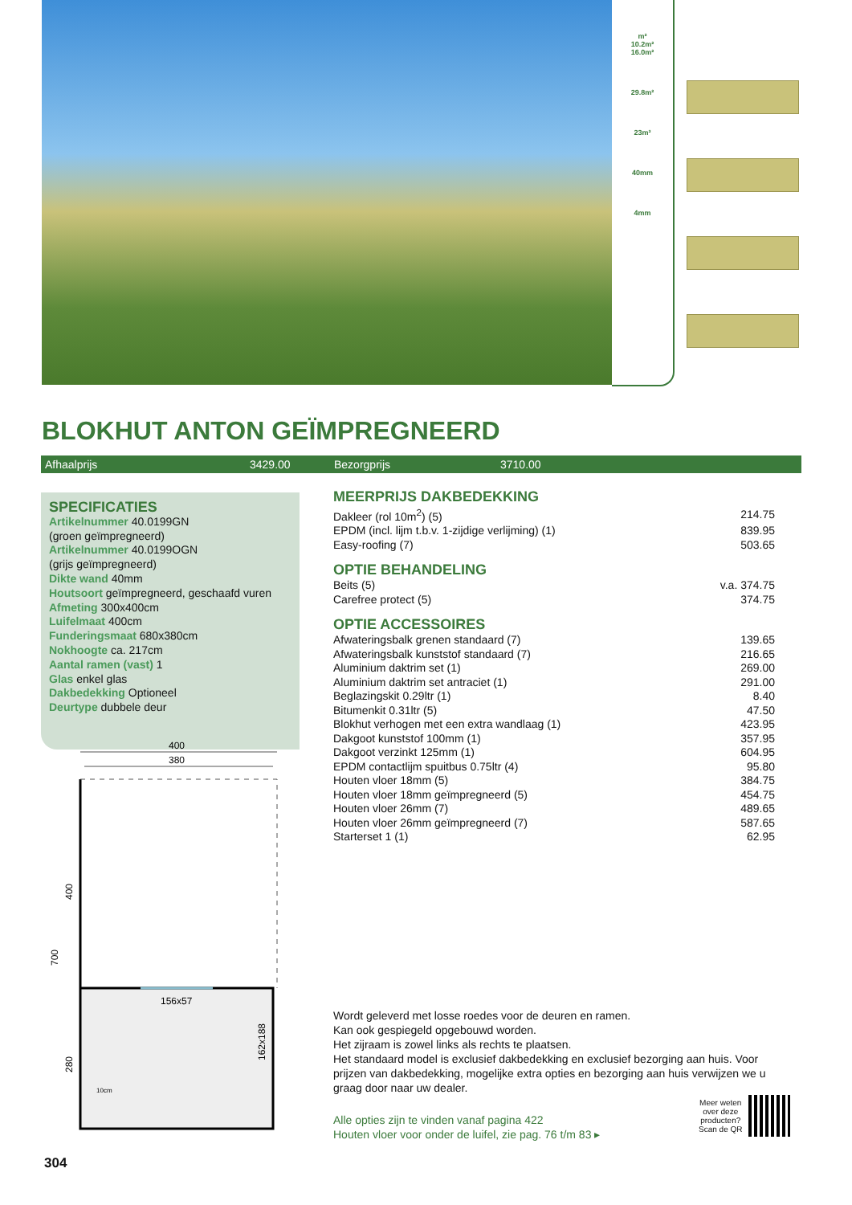m²
10.2m²
16.0m²
29.8m²
23m³
40mm
4mm
BLOKHUT ANTON GEÏMPREGNEERD
Afhaalprijs 3429.00 Bezorgprijs 3710.00
SPECIFICATIES
Artikelnummer 40.0199GN
(groen geïmpregneerd)
Artikelnummer 40.0199OGN
(grijs geïmpregneerd)
Dikte wand 40mm
Houtsoort geïmpregneerd, geschaafd vuren
Afmeting 300x400cm
Luifelmaat 400cm
Funderingsmaat 680x380cm
Nokhoogte ca. 217cm
Aantal ramen (vast) 1
Glas enkel glas
Dakbedekking Optioneel
Deurtype dubbele deur
MEERPRIJS DAKBEDEKKING
| Dakleer (rol 10m<sup>2</sup>) (5) | 214.75 |
| EPDM (incl. lijm t.b.v. 1-zijdige verlijming) (1) | 839.95 |
| Easy-roofing (7) | 503.65 |
OPTIE BEHANDELING
| Beits (5) | v.a. 374.75 |
| Carefree protect (5) | 374.75 |
OPTIE ACCESSOIRES
| Afwateringsbalk grenen standaard (7) | 139.65 |
| Afwateringsbalk kunststof standaard (7) | 216.65 |
| Aluminium daktrim set (1) | 269.00 |
| Aluminium daktrim set antraciet (1) | 291.00 |
| Beglazingskit 0.29ltr (1) | 8.40 |
| Bitumenkit 0.31ltr (5) | 47.50 |
| Blokhut verhogen met een extra wandlaag (1) | 423.95 |
| Dakgoot kunststof 100mm (1) | 357.95 |
| Dakgoot verzinkt 125mm (1) | 604.95 |
| EPDM contactlijm spuitbus 0.75ltr (4) | 95.80 |
| Houten vloer 18mm (5) | 384.75 |
| Houten vloer 18mm geïmpregneerd (5) | 454.75 |
| Houten vloer 26mm (7) | 489.65 |
| Houten vloer 26mm geïmpregneerd (7) | 587.65 |
| Starterset 1 (1) | 62.95 |
400
380
156x57
700
400
280
162x188
10cm
Wordt geleverd met losse roedes voor de deuren en ramen.
Kan ook gespiegeld opgebouwd worden.
Het zijraam is zowel links als rechts te plaatsen.
Het standaard model is exclusief dakbedekking en exclusief bezorging aan huis. Voor prijzen van dakbedekking, mogelijke extra opties en bezorging aan huis verwijzen we u graag door naar uw dealer.
Alle opties zijn te vinden vanaf pagina 422
Houten vloer voor onder de luifel, zie pag. 76 t/m 83 ▸
Meer weten
over deze
producten?
Scan de QR
304